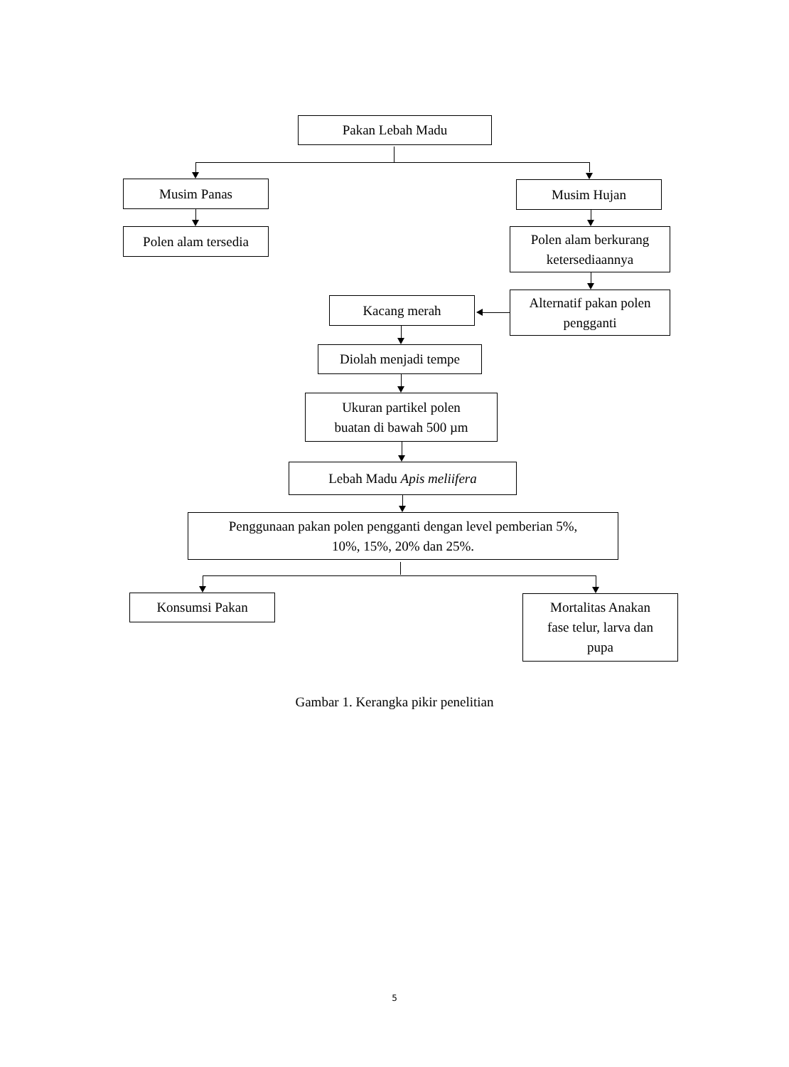Pakan Lebah Madu
Musim Panas Musim Hujan
Polen alam tersedia
Polen alam berkurang
ketersediaannya
Kacang merah
Alternatif pakan polen
pengganti
Diolah menjadi tempe
Ukuran partikel polen
buatan di bawah 500 µm
Lebah Madu Apis meliifera
Penggunaan pakan polen pengganti dengan level pemberian 5%,
10%, 15%, 20% dan 25%.
Konsumsi Pakan
Mortalitas Anakan
fase telur, larva dan
pupa
Gambar 1. Kerangka pikir penelitian
5